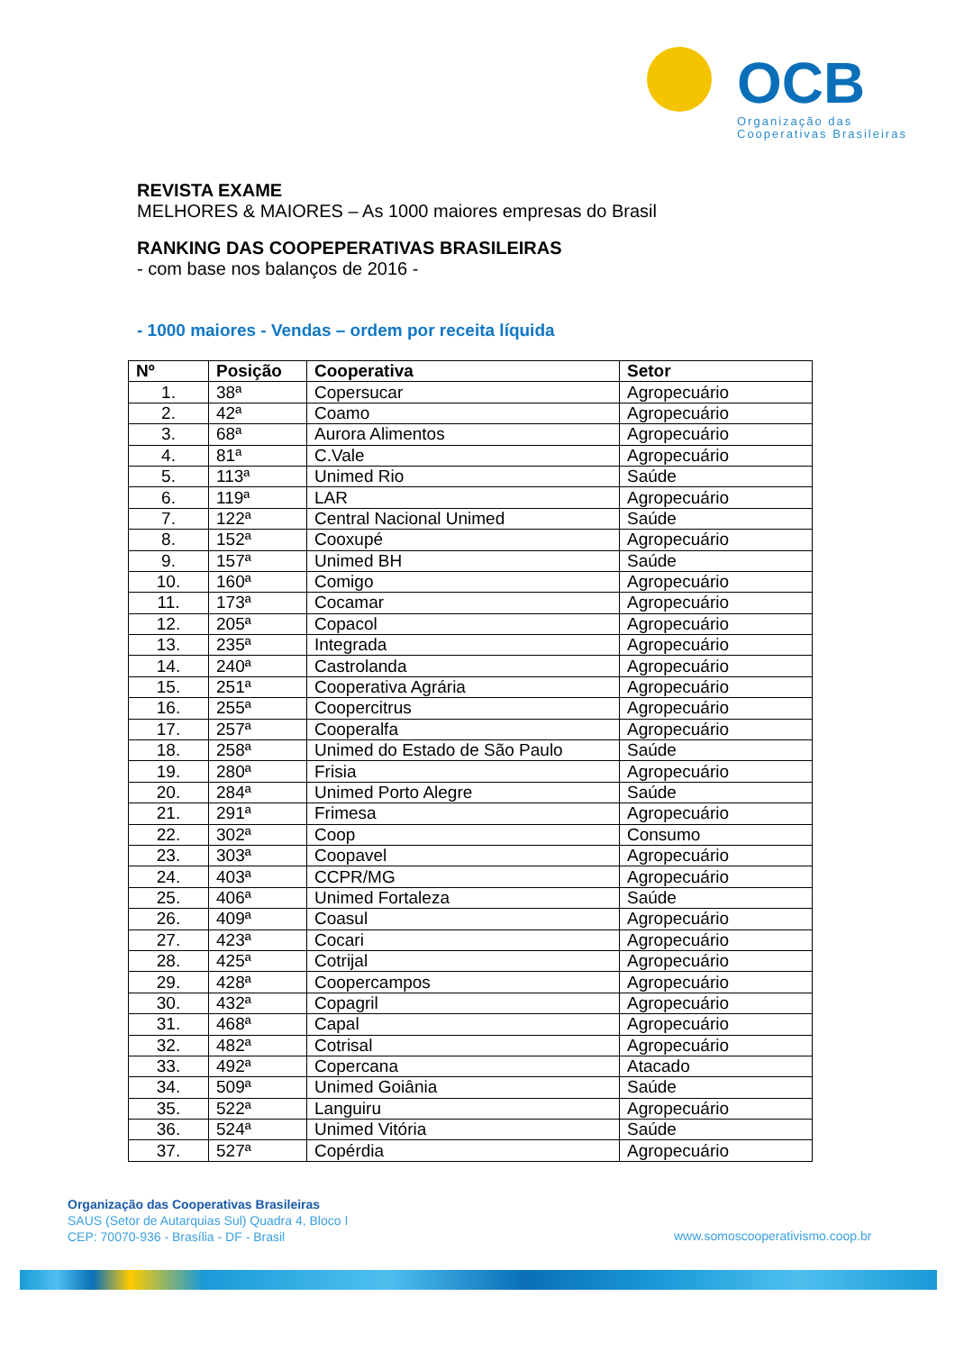OCB
Organização das
Cooperativas Brasileiras
REVISTA EXAME
MELHORES & MAIORES – As 1000 maiores empresas do Brasil
RANKING DAS COOPEPERATIVAS BRASILEIRAS
- com base nos balanços de 2016 -
- 1000 maiores - Vendas – ordem por receita líquida
| Nº | Posição | Cooperativa | Setor |
| --- | --- | --- | --- |
| 1. | 38ª | Copersucar | Agropecuário |
| 2. | 42ª | Coamo | Agropecuário |
| 3. | 68ª | Aurora Alimentos | Agropecuário |
| 4. | 81ª | C.Vale | Agropecuário |
| 5. | 113ª | Unimed Rio | Saúde |
| 6. | 119ª | LAR | Agropecuário |
| 7. | 122ª | Central Nacional Unimed | Saúde |
| 8. | 152ª | Cooxupé | Agropecuário |
| 9. | 157ª | Unimed BH | Saúde |
| 10. | 160ª | Comigo | Agropecuário |
| 11. | 173ª | Cocamar | Agropecuário |
| 12. | 205ª | Copacol | Agropecuário |
| 13. | 235ª | Integrada | Agropecuário |
| 14. | 240ª | Castrolanda | Agropecuário |
| 15. | 251ª | Cooperativa Agrária | Agropecuário |
| 16. | 255ª | Coopercitrus | Agropecuário |
| 17. | 257ª | Cooperalfa | Agropecuário |
| 18. | 258ª | Unimed do Estado de São Paulo | Saúde |
| 19. | 280ª | Frisia | Agropecuário |
| 20. | 284ª | Unimed Porto Alegre | Saúde |
| 21. | 291ª | Frimesa | Agropecuário |
| 22. | 302ª | Coop | Consumo |
| 23. | 303ª | Coopavel | Agropecuário |
| 24. | 403ª | CCPR/MG | Agropecuário |
| 25. | 406ª | Unimed Fortaleza | Saúde |
| 26. | 409ª | Coasul | Agropecuário |
| 27. | 423ª | Cocari | Agropecuário |
| 28. | 425ª | Cotrijal | Agropecuário |
| 29. | 428ª | Coopercampos | Agropecuário |
| 30. | 432ª | Copagril | Agropecuário |
| 31. | 468ª | Capal | Agropecuário |
| 32. | 482ª | Cotrisal | Agropecuário |
| 33. | 492ª | Copercana | Atacado |
| 34. | 509ª | Unimed Goiânia | Saúde |
| 35. | 522ª | Languiru | Agropecuário |
| 36. | 524ª | Unimed Vitória | Saúde |
| 37. | 527ª | Copérdia | Agropecuário |
Organização das Cooperativas Brasileiras
SAUS (Setor de Autarquias Sul) Quadra 4, Bloco I
CEP: 70070-936 - Brasília - DF - Brasil
www.somoscooperativismo.coop.br